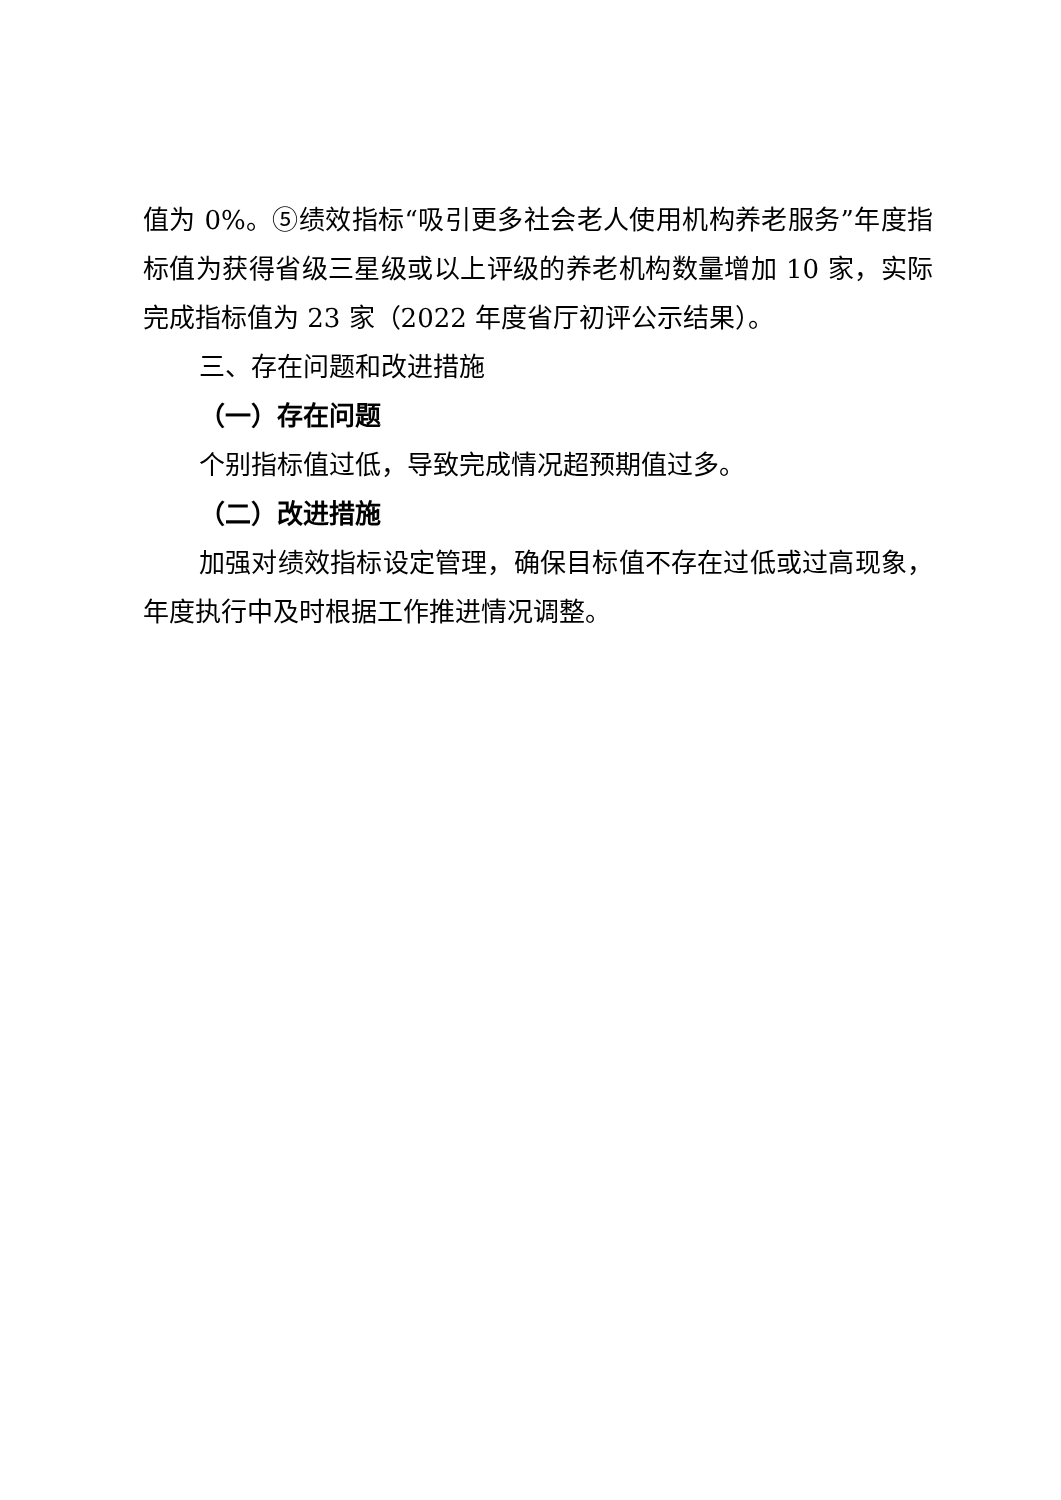值为 0%。⑤绩效指标“吸引更多社会老人使用机构养老服务”年度指标值为获得省级三星级或以上评级的养老机构数量增加 10 家，实际完成指标值为 23 家（2022 年度省厅初评公示结果）。
三、存在问题和改进措施
（一）存在问题
个别指标值过低，导致完成情况超预期值过多。
（二）改进措施
加强对绩效指标设定管理，确保目标值不存在过低或过高现象，年度执行中及时根据工作推进情况调整。